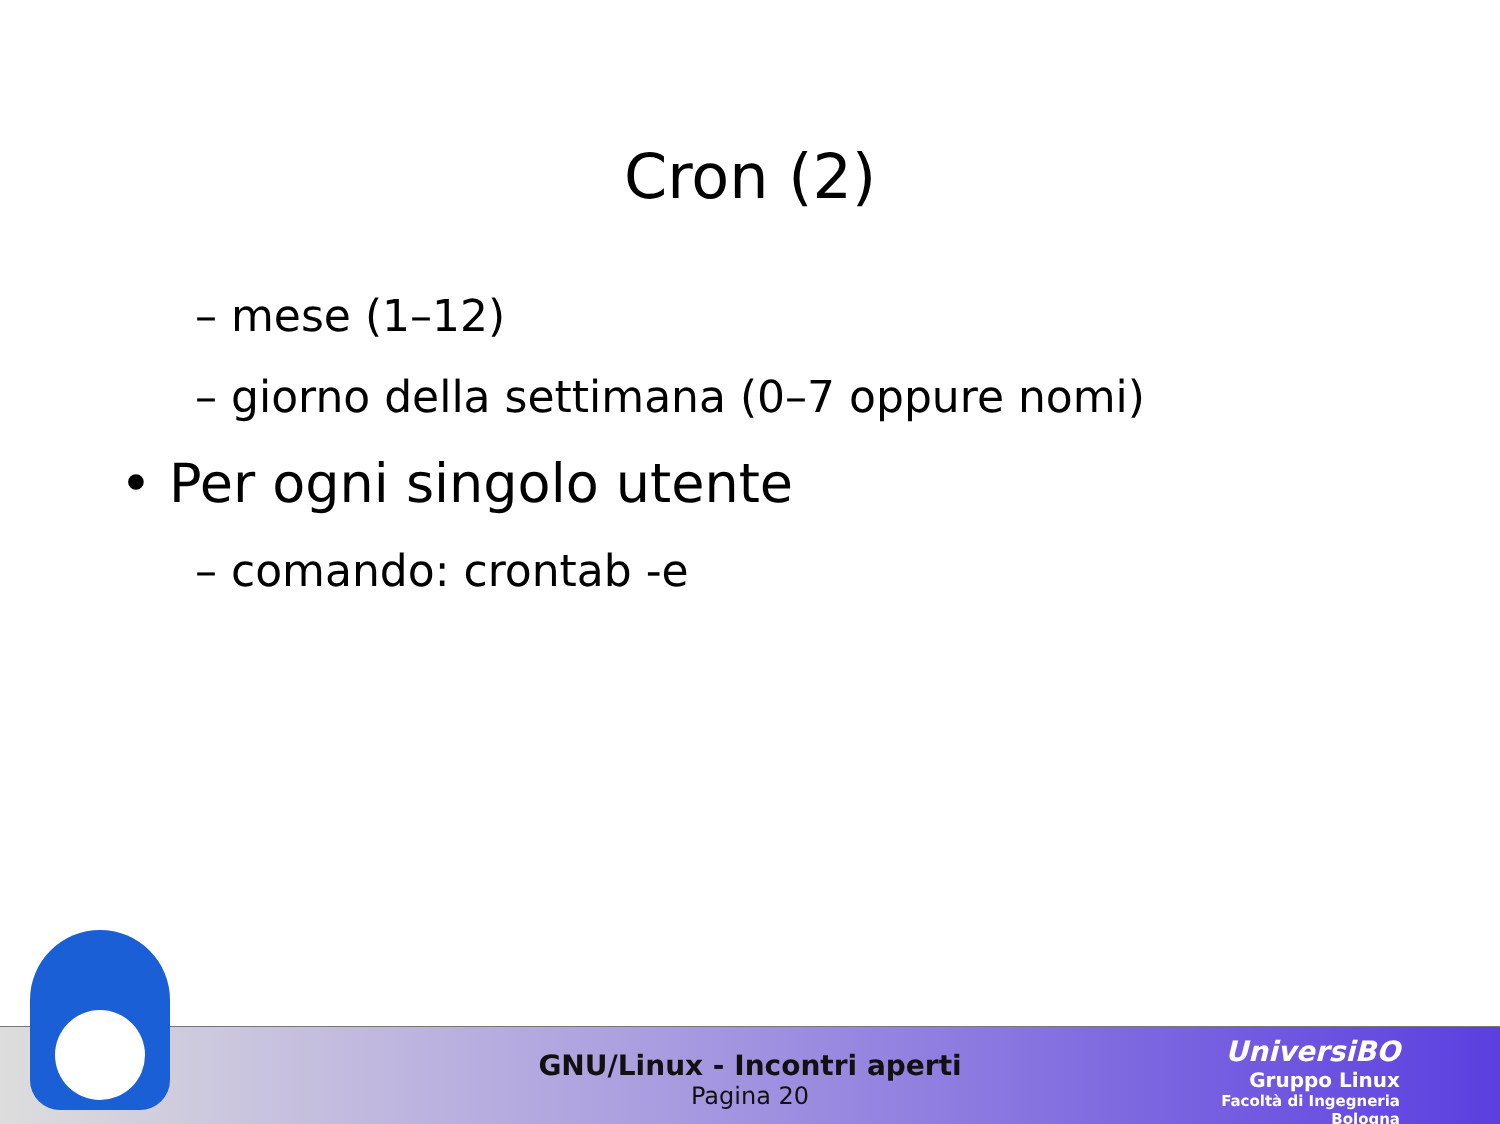Cron (2)
– mese (1–12)
– giorno della settimana (0–7 oppure nomi)
• Per ogni singolo utente
– comando: crontab -e
GNU/Linux - Incontri aperti
Pagina 20
UniversiBO
Gruppo Linux
Facoltà di Ingegneria
Bologna